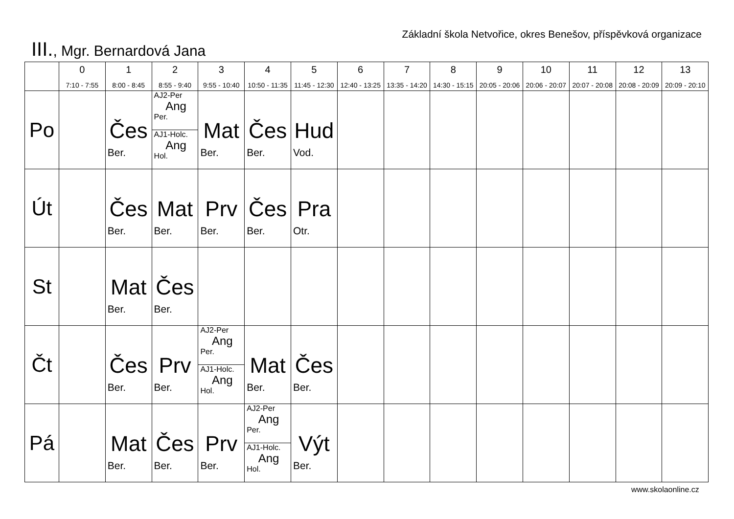Základní škola Netvořice, okres Benešov, příspěvková organizace
III., Mgr. Bernardová Jana
| | 0 7:10 - 7:55 | 1 8:00 - 8:45 | 2 8:55 - 9:40 | 3 9:55 - 10:40 | 4 10:50 - 11:35 | 5 11:45 - 12:30 | 6 12:40 - 13:25 | 7 13:35 - 14:20 | 8 14:30 - 15:15 | 9 20:05 - 20:06 | 10 20:06 - 20:07 | 11 20:07 - 20:08 | 12 20:08 - 20:09 | 13 20:09 - 20:10 |
| --- | --- | --- | --- | --- | --- | --- | --- | --- | --- | --- | --- | --- | --- | --- |
| Po | | Čes Ber. | AJ2-Per Ang Per. AJ1-Holc. Ang Hol. | Mat Ber. | Čes Ber. | Hud Vod. | | | | | | | | |
| Út | | Čes Ber. | Mat Ber. | Prv Ber. | Čes Ber. | Pra Otr. | | | | | | | | |
| St | | Mat Ber. | Čes Ber. | | | | | | | | | | | |
| Čt | | Čes Ber. | Prv Ber. | AJ2-Per Ang Per. AJ1-Holc. Ang Hol. | Mat Ber. | Čes Ber. | | | | | | | | |
| Pá | | Mat Ber. | Čes Ber. | Prv Ber. | AJ2-Per Ang Per. AJ1-Holc. Ang Hol. | Výt Ber. | | | | | | | | |
www.skolaonline.cz